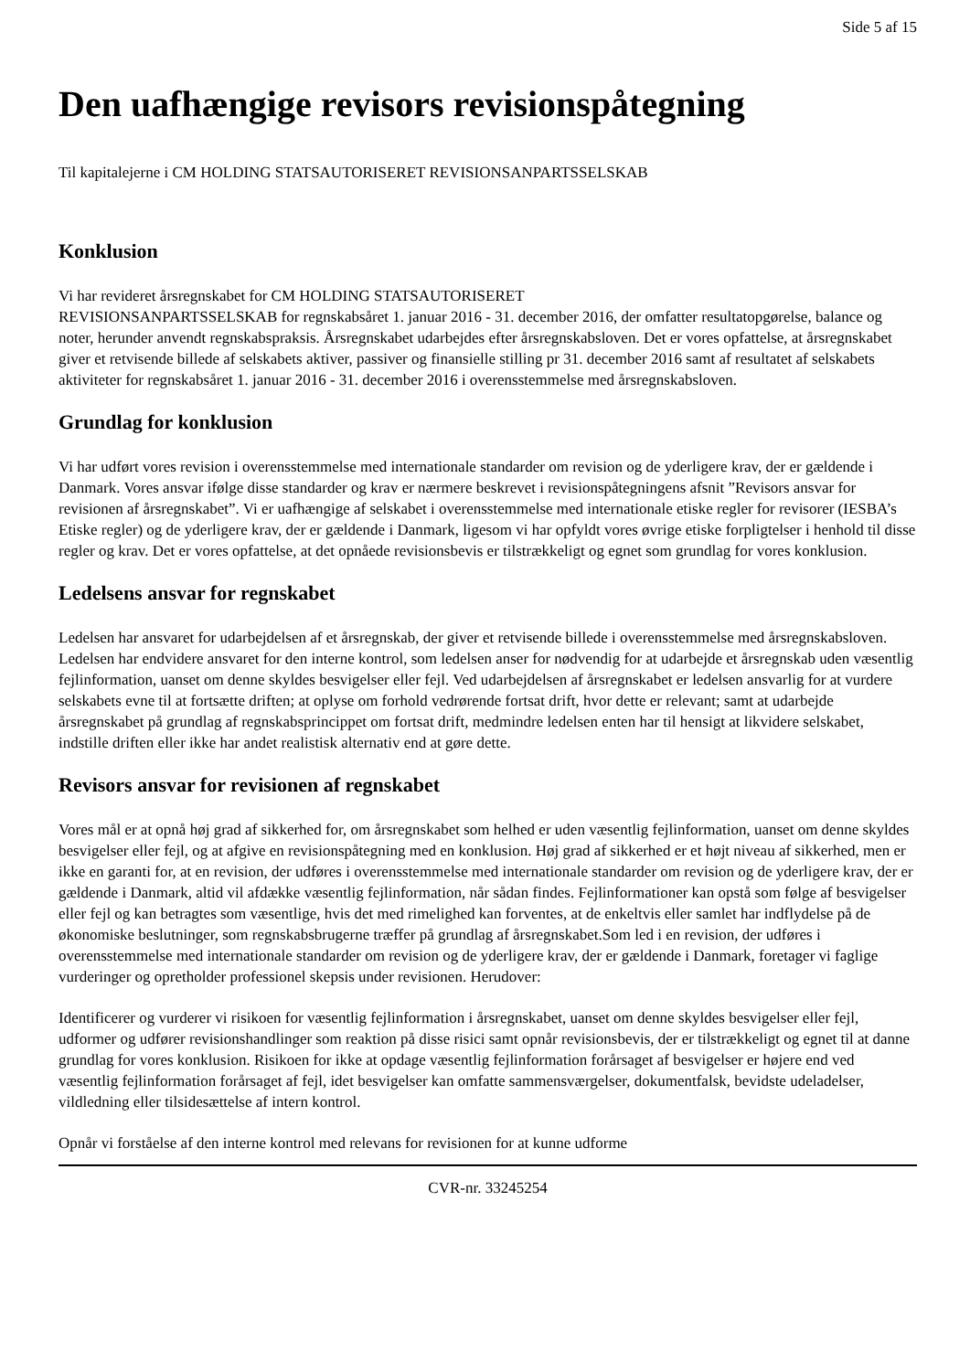Side 5 af 15
Den uafhængige revisors revisionspåtegning
Til kapitalejerne i CM HOLDING STATSAUTORISERET REVISIONSANPARTSSELSKAB
Konklusion
Vi har revideret årsregnskabet for CM HOLDING STATSAUTORISERET
REVISIONSANPARTSSELSKAB for regnskabsåret 1. januar 2016 - 31. december 2016, der omfatter resultatopgørelse, balance og noter, herunder anvendt regnskabspraksis. Årsregnskabet udarbejdes efter årsregnskabsloven. Det er vores opfattelse, at årsregnskabet giver et retvisende billede af selskabets aktiver, passiver og finansielle stilling pr 31. december 2016 samt af resultatet af selskabets aktiviteter for regnskabsåret 1. januar 2016 - 31. december 2016 i overensstemmelse med årsregnskabsloven.
Grundlag for konklusion
Vi har udført vores revision i overensstemmelse med internationale standarder om revision og de yderligere krav, der er gældende i Danmark. Vores ansvar ifølge disse standarder og krav er nærmere beskrevet i revisionspåtegningens afsnit ”Revisors ansvar for revisionen af årsregnskabet”. Vi er uafhængige af selskabet i overensstemmelse med internationale etiske regler for revisorer (IESBA’s Etiske regler) og de yderligere krav, der er gældende i Danmark, ligesom vi har opfyldt vores øvrige etiske forpligtelser i henhold til disse regler og krav. Det er vores opfattelse, at det opnåede revisionsbevis er tilstrækkeligt og egnet som grundlag for vores konklusion.
Ledelsens ansvar for regnskabet
Ledelsen har ansvaret for udarbejdelsen af et årsregnskab, der giver et retvisende billede i overensstemmelse med årsregnskabsloven. Ledelsen har endvidere ansvaret for den interne kontrol, som ledelsen anser for nødvendig for at udarbejde et årsregnskab uden væsentlig fejlinformation, uanset om denne skyldes besvigelser eller fejl. Ved udarbejdelsen af årsregnskabet er ledelsen ansvarlig for at vurdere selskabets evne til at fortsætte driften; at oplyse om forhold vedrørende fortsat drift, hvor dette er relevant; samt at udarbejde årsregnskabet på grundlag af regnskabsprincippet om fortsat drift, medmindre ledelsen enten har til hensigt at likvidere selskabet, indstille driften eller ikke har andet realistisk alternativ end at gøre dette.
Revisors ansvar for revisionen af regnskabet
Vores mål er at opnå høj grad af sikkerhed for, om årsregnskabet som helhed er uden væsentlig fejlinformation, uanset om denne skyldes besvigelser eller fejl, og at afgive en revisionspåtegning med en konklusion. Høj grad af sikkerhed er et højt niveau af sikkerhed, men er ikke en garanti for, at en revision, der udføres i overensstemmelse med internationale standarder om revision og de yderligere krav, der er gældende i Danmark, altid vil afdække væsentlig fejlinformation, når sådan findes. Fejlinformationer kan opstå som følge af besvigelser eller fejl og kan betragtes som væsentlige, hvis det med rimelighed kan forventes, at de enkeltvis eller samlet har indflydelse på de økonomiske beslutninger, som regnskabsbrugerne træffer på grundlag af årsregnskabet.Som led i en revision, der udføres i overensstemmelse med internationale standarder om revision og de yderligere krav, der er gældende i Danmark, foretager vi faglige vurderinger og opretholder professionel skepsis under revisionen. Herudover:
Identificerer og vurderer vi risikoen for væsentlig fejlinformation i årsregnskabet, uanset om denne skyldes besvigelser eller fejl, udformer og udfører revisionshandlinger som reaktion på disse risici samt opnår revisionsbevis, der er tilstrækkeligt og egnet til at danne grundlag for vores konklusion. Risikoen for ikke at opdage væsentlig fejlinformation forårsaget af besvigelser er højere end ved væsentlig fejlinformation forårsaget af fejl, idet besvigelser kan omfatte sammensværgelser, dokumentfalsk, bevidste udeladelser, vildledning eller tilsidesættelse af intern kontrol.
Opnår vi forståelse af den interne kontrol med relevans for revisionen for at kunne udforme
CVR-nr. 33245254